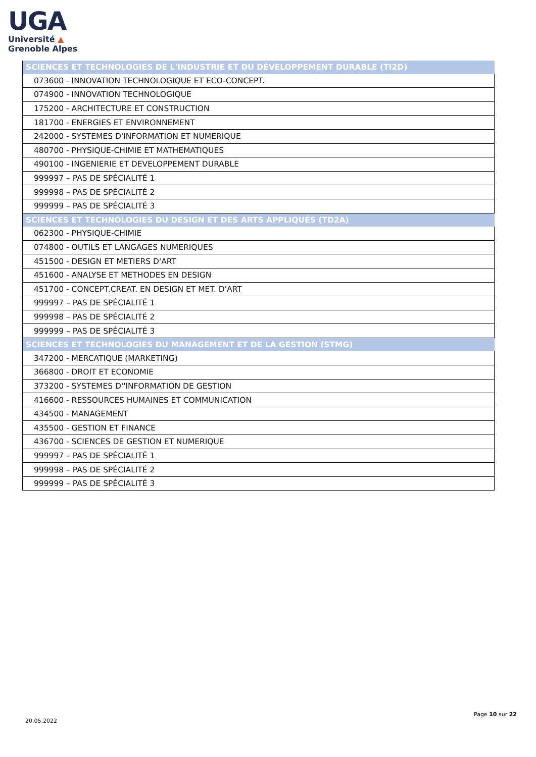UGA
Université ▲
Grenoble Alpes
| SCIENCES ET TECHNOLOGIES DE L'INDUSTRIE ET DU DÉVELOPPEMENT DURABLE (TI2D) |
| --- |
| 073600 - INNOVATION TECHNOLOGIQUE ET ECO-CONCEPT. |
| 074900 - INNOVATION TECHNOLOGIQUE |
| 175200 - ARCHITECTURE ET CONSTRUCTION |
| 181700 - ENERGIES ET ENVIRONNEMENT |
| 242000 - SYSTEMES D'INFORMATION ET NUMERIQUE |
| 480700 - PHYSIQUE-CHIMIE ET MATHEMATIQUES |
| 490100 - INGENIERIE ET DEVELOPPEMENT DURABLE |
| 999997 – PAS DE SPÉCIALITÉ 1 |
| 999998 – PAS DE SPÉCIALITÉ 2 |
| 999999 – PAS DE SPÉCIALITÉ 3 |
| SCIENCES ET TECHNOLOGIES DU DESIGN ET DES ARTS APPLIQUÉS (TD2A) |
| 062300 - PHYSIQUE-CHIMIE |
| 074800 - OUTILS ET LANGAGES NUMERIQUES |
| 451500 - DESIGN ET METIERS D'ART |
| 451600 - ANALYSE ET METHODES EN DESIGN |
| 451700 - CONCEPT.CREAT. EN DESIGN ET MET. D'ART |
| 999997 – PAS DE SPÉCIALITÉ 1 |
| 999998 – PAS DE SPÉCIALITÉ 2 |
| 999999 – PAS DE SPÉCIALITÉ 3 |
| SCIENCES ET TECHNOLOGIES DU MANAGEMENT ET DE LA GESTION (STMG) |
| 347200 - MERCATIQUE (MARKETING) |
| 366800 - DROIT ET ECONOMIE |
| 373200 - SYSTEMES D''INFORMATION DE GESTION |
| 416600 - RESSOURCES HUMAINES ET COMMUNICATION |
| 434500 - MANAGEMENT |
| 435500 - GESTION ET FINANCE |
| 436700 - SCIENCES DE GESTION ET NUMERIQUE |
| 999997 – PAS DE SPÉCIALITÉ 1 |
| 999998 – PAS DE SPÉCIALITÉ 2 |
| 999999 – PAS DE SPÉCIALITÉ 3 |
20.05.2022
Page 10 sur 22